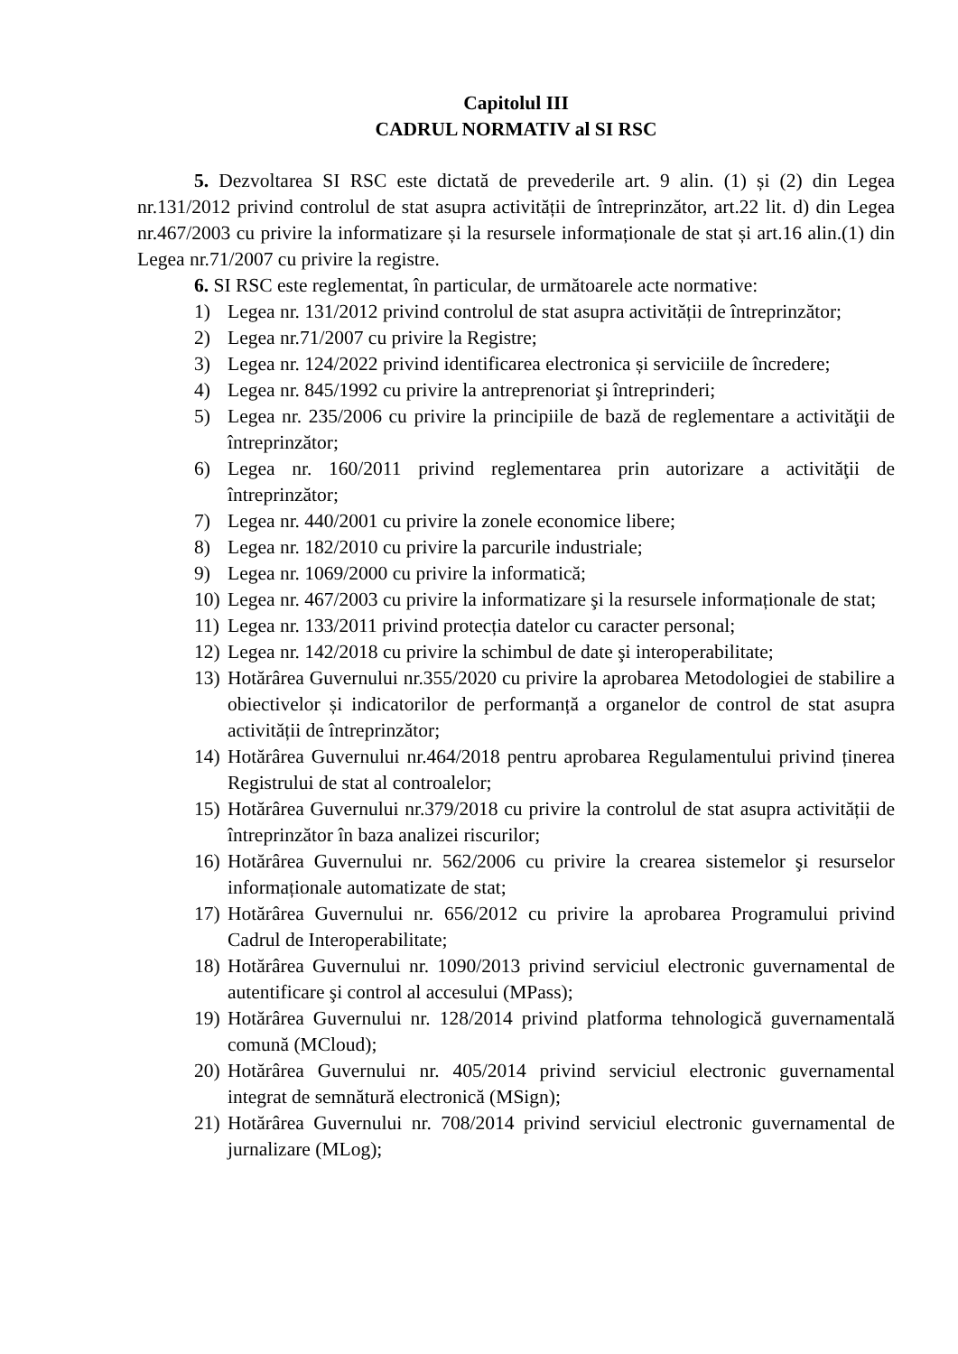Capitolul III
CADRUL NORMATIV al SI RSC
5. Dezvoltarea SI RSC este dictată de prevederile art. 9 alin. (1) și (2) din Legea nr.131/2012 privind controlul de stat asupra activității de întreprinzător, art.22 lit. d) din Legea nr.467/2003 cu privire la informatizare și la resursele informaționale de stat și art.16 alin.(1) din Legea nr.71/2007 cu privire la registre.
6. SI RSC este reglementat, în particular, de următoarele acte normative:
1) Legea nr. 131/2012 privind controlul de stat asupra activității de întreprinzător;
2) Legea nr.71/2007 cu privire la Registre;
3) Legea nr. 124/2022 privind identificarea electronica și serviciile de încredere;
4) Legea nr. 845/1992 cu privire la antreprenoriat şi întreprinderi;
5) Legea nr. 235/2006 cu privire la principiile de bază de reglementare a activităţii de întreprinzător;
6) Legea nr. 160/2011 privind reglementarea prin autorizare a activităţii de întreprinzător;
7) Legea nr. 440/2001 cu privire la zonele economice libere;
8) Legea nr. 182/2010 cu privire la parcurile industriale;
9) Legea nr. 1069/2000 cu privire la informatică;
10) Legea nr. 467/2003 cu privire la informatizare şi la resursele informaționale de stat;
11) Legea nr. 133/2011 privind protecția datelor cu caracter personal;
12) Legea nr. 142/2018 cu privire la schimbul de date şi interoperabilitate;
13) Hotărârea Guvernului nr.355/2020 cu privire la aprobarea Metodologiei de stabilire a obiectivelor și indicatorilor de performanță a organelor de control de stat asupra activității de întreprinzător;
14) Hotărârea Guvernului nr.464/2018 pentru aprobarea Regulamentului privind ținerea Registrului de stat al controalelor;
15) Hotărârea Guvernului nr.379/2018 cu privire la controlul de stat asupra activității de întreprinzător în baza analizei riscurilor;
16) Hotărârea Guvernului nr. 562/2006 cu privire la crearea sistemelor şi resurselor informaționale automatizate de stat;
17) Hotărârea Guvernului nr. 656/2012 cu privire la aprobarea Programului privind Cadrul de Interoperabilitate;
18) Hotărârea Guvernului nr. 1090/2013 privind serviciul electronic guvernamental de autentificare şi control al accesului (MPass);
19) Hotărârea Guvernului nr. 128/2014 privind platforma tehnologică guvernamentală comună (MCloud);
20) Hotărârea Guvernului nr. 405/2014 privind serviciul electronic guvernamental integrat de semnătură electronică (MSign);
21) Hotărârea Guvernului nr. 708/2014 privind serviciul electronic guvernamental de jurnalizare (MLog);